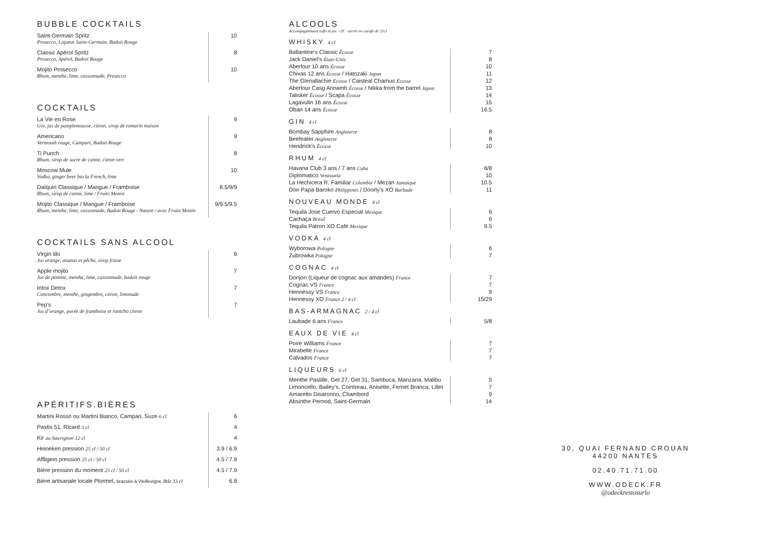BUBBLE COCKTAILS
| Saint-Germain Spritz Prosecco, Liqueur Saint-Germain, Badoit Rouge | 10 |
| Classic Apérol Spritz Prosecco, Apérol, Badoit Rouge | 8 |
| Mojito Prosecco Rhum, menthe, lime, cassonnade, Prosecco | 10 |
COCKTAILS
| La Vie en Rose Gin, jus de pamplemousse, citron, sirop de romarin maison | 9 |
| Americano Vermouth rouge, Campari, Badoit Rouge | 9 |
| Ti Punch Rhum, sirop de sucre de canne, citron vert | 8 |
| Moscow Mule Vodka, ginger beer bio la French, lime | 10 |
| Daïquiri Classique / Mangue / Framboise Rhum, sirop de canne, lime / Fruits Monin | 8.5/9/9 |
| Mojito Classique / Mangue / Framboise Rhum, menthe, lime, cassonnade, Badoit Rouge - Nature / avec Fruits Monin | 9/9.5/9.5 |
COCKTAILS SANS ALCOOL
| Virgin tiki Jus orange, ananas et pêche, sirop fraise | 6 |
| Apple mojito Jus de pomme, menthe, lime, cassonnade, badoit rouge | 7 |
| Intox Detox Concombre, menthe, gingembre, citron, limonade | 7 |
| Pep’s Jus d’orange, purée de framboise et rantcho citron | 7 |
APÉRITIFS.BIÈRES
| Martini Rosso ou Martini Bianco, Campari, Suze 6 cl | 6 |
| Pastis 51, Ricard 3 cl | 4 |
| Kir au Sauvignon 12 cl | 4 |
| Heineken pression 25 cl / 50 cl | 3.9 / 6.9 |
| Affligem pression 25 cl / 50 cl | 4.5 / 7.9 |
| Bière pression du moment 25 cl / 50 cl | 4.5 / 7.9 |
| Bière artisanale locale Plormel, brassée à Vieillevigne Btle 33 cl | 6.8 |
ALCOOLS
Accompagnement softs et jus +2€ - servis en carafe de 25cl
| WHISKY 4 cl | |
| Ballantine’s Classic Écosse | 7 |
| Jack Daniel’s États-Unis | 8 |
| Aberlour 10 ans Écosse | 10 |
| Chivas 12 ans Écosse / Hatozaki Japon | 11 |
| The Glenallachie Écosse / Caisteal Chamus Écosse | 12 |
| Aberlour Casg Annamh Écosse / Nikka from the barrel Japon | 13 |
| Talisker Écosse / Scapa Écosse | 14 |
| Lagavulin 16 ans Écosse | 15 |
| Oban 14 ans Écosse | 16.5 |
| GIN 4 cl | |
| Bombay Sapphire Angleterre | 8 |
| Beefeater Angleterre | 8 |
| Hendrick’s Écosse | 10 |
| RHUM 4 cl | |
| Havana Club 3 ans / 7 ans Cuba | 6/8 |
| Diplomatico Venezuela | 10 |
| La Hechicera R. Familiar Colombie / Mezan Jamaïque | 10.5 |
| Don Papa Baroko Philippines / Doorly’s XO Barbade | 11 |
| NOUVEAU MONDE 4 cl | |
| Tequila Jose Cuervo Especial Mexique | 6 |
| Cachaça Brésil | 6 |
| Tequila Patron XO Café Mexique | 9.5 |
| VODKA 4 cl | |
| Wyborowa Pologne | 6 |
| Zubrowka Pologne | 7 |
| COGNAC 4 cl | |
| Donjon (Liqueur de cognac aux amandes) France | 7 |
| Cognac VS France | 7 |
| Hennessy VS France | 9 |
| Hennessy XO France 2 / 4 cl | 15/29 |
| BAS-ARMAGNAC 2 / 4 cl | |
| Laubade 6 ans France | 5/8 |
| EAUX DE VIE 4 cl | |
| Poire Williams France | 7 |
| Mirabelle France | 7 |
| Calvados France | 7 |
| LIQUEURS 6 cl | |
| Menthe Pastille, Get 27, Get 31, Sambuca, Manzana, Malibu | 5 |
| Limoncello, Bailey’s, Cointreau, Anisette, Fernet Branca, Lillet | 7 |
| Amaretto Disaronno, Chambord | 9 |
| Absinthe Pernod, Saint-Germain | 14 |
30, QUAI FERNAND CROUAN
44200 NANTES
02.40.71.71.00
WWW.ODECK.FR
@odeckrestosurlo